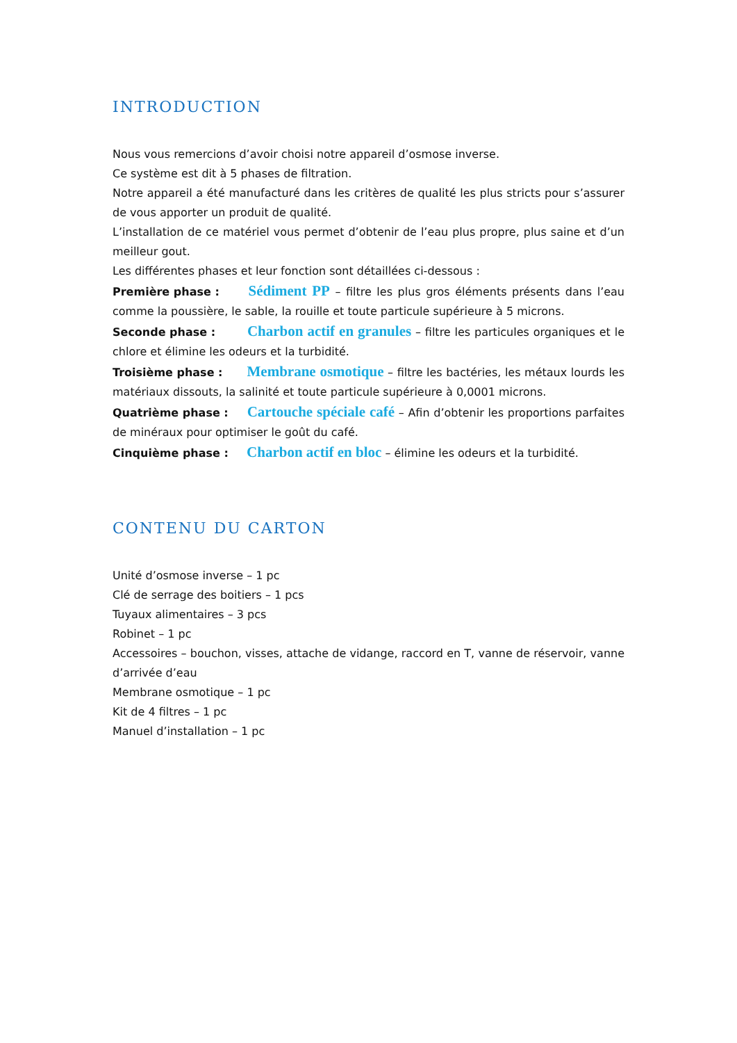INTRODUCTION
Nous vous remercions d’avoir choisi notre appareil d’osmose inverse.
Ce système est dit à 5 phases de filtration.
Notre appareil a été manufacturé dans les critères de qualité les plus stricts pour s’assurer de vous apporter un produit de qualité.
L’installation de ce matériel vous permet d’obtenir de l’eau plus propre, plus saine et d’un meilleur gout.
Les différentes phases et leur fonction sont détaillées ci-dessous :
Première phase : Sédiment PP – filtre les plus gros éléments présents dans l’eau comme la poussière, le sable, la rouille et toute particule supérieure à 5 microns.
Seconde phase : Charbon actif en granules – filtre les particules organiques et le chlore et élimine les odeurs et la turbidité.
Troisième phase : Membrane osmotique – filtre les bactéries, les métaux lourds les matériaux dissouts, la salinité et toute particule supérieure à 0,0001 microns.
Quatrième phase : Cartouche spéciale café – Afin d’obtenir les proportions parfaites de minéraux pour optimiser le goût du café.
Cinquième phase : Charbon actif en bloc – élimine les odeurs et la turbidité.
CONTENU DU CARTON
Unité d’osmose inverse – 1 pc
Clé de serrage des boitiers – 1 pcs
Tuyaux alimentaires – 3 pcs
Robinet – 1 pc
Accessoires – bouchon, visses, attache de vidange, raccord en T, vanne de réservoir, vanne d’arrivée d’eau
Membrane osmotique – 1 pc
Kit de 4 filtres – 1 pc
Manuel d’installation – 1 pc